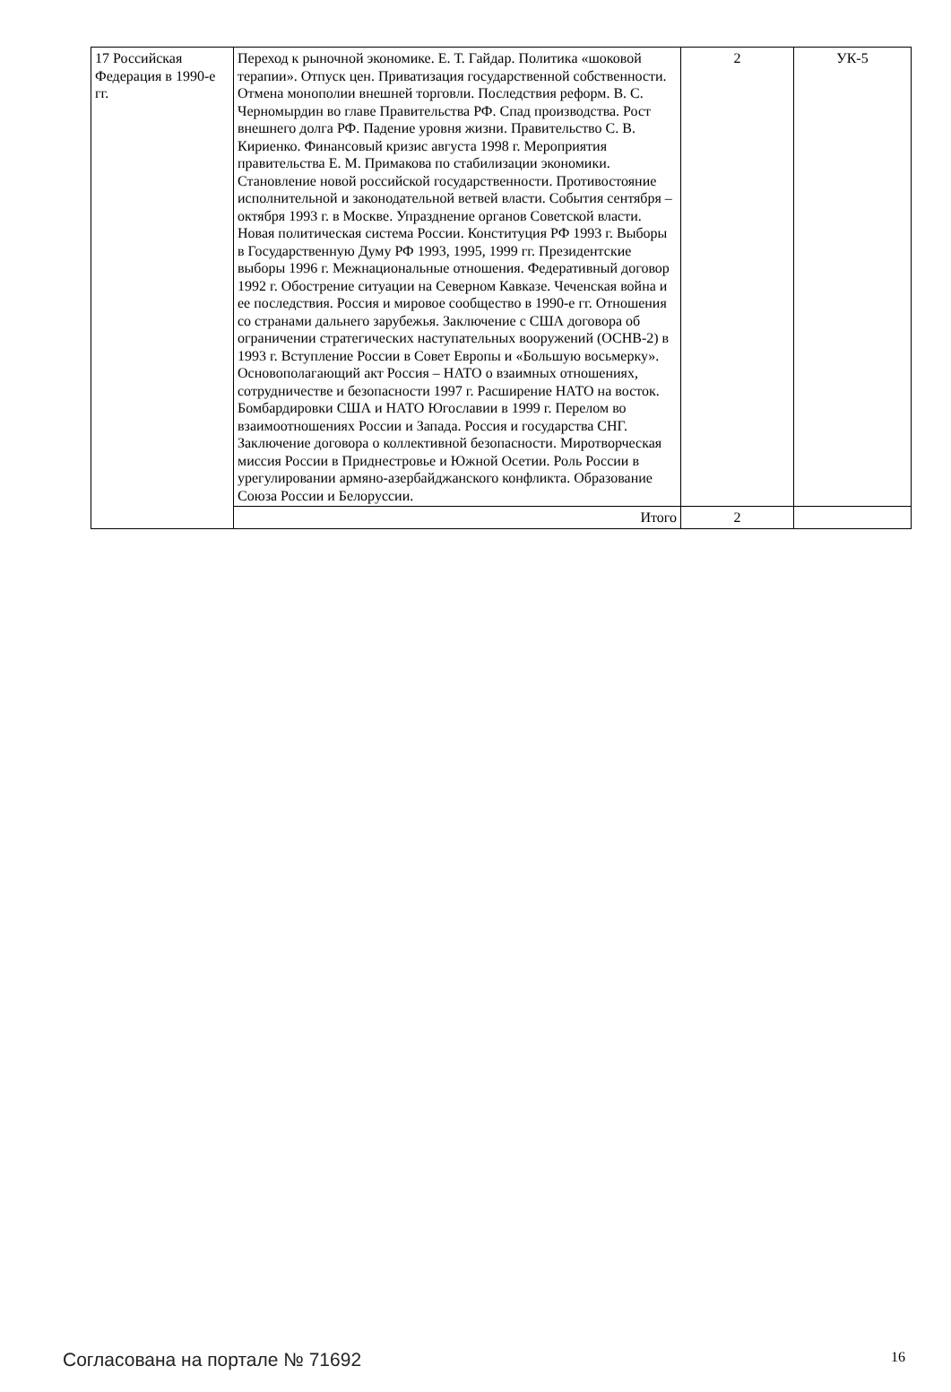| 17 Российская Федерация в 1990-е гг. | Переход к рыночной экономике. Е. Т. Гайдар. Политика «шоковой терапии». Отпуск цен. Приватизация государственной собственности. Отмена монополии внешней торговли. Последствия реформ. В. С. Черномырдин во главе Правительства РФ. Спад производства. Рост внешнего долга РФ. Падение уровня жизни. Правительство С. В. Кириенко. Финансовый кризис августа 1998 г. Мероприятия правительства Е. М. Примакова по стабилизации экономики. Становление новой российской государственности. Противостояние исполнительной и законодательной ветвей власти. События сентября – октября 1993 г. в Москве. Упразднение органов Советской власти. Новая политическая система России. Конституция РФ 1993 г. Выборы в Государственную Думу РФ 1993, 1995, 1999 гг. Президентские выборы 1996 г. Межнациональные отношения. Федеративный договор 1992 г. Обострение ситуации на Северном Кавказе. Чеченская война и ее последствия. Россия и мировое сообщество в 1990-е гг. Отношения со странами дальнего зарубежья. Заключение с США договора об ограничении стратегических наступательных вооружений (ОСНВ-2) в 1993 г. Вступление России в Совет Европы и «Большую восьмерку». Основополагающий акт Россия – НАТО о взаимных отношениях, сотрудничестве и безопасности 1997 г. Расширение НАТО на восток. Бомбардировки США и НАТО Югославии в 1999 г. Перелом во взаимоотношениях России и Запада. Россия и государства СНГ. Заключение договора о коллективной безопасности. Миротворческая миссия России в Приднестровье и Южной Осетии. Роль России в урегулировании армяно-азербайджанского конфликта. Образование Союза России и Белоруссии. | 2 | УК-5 |
| | Итого | 2 | |
Согласована на портале № 71692 16